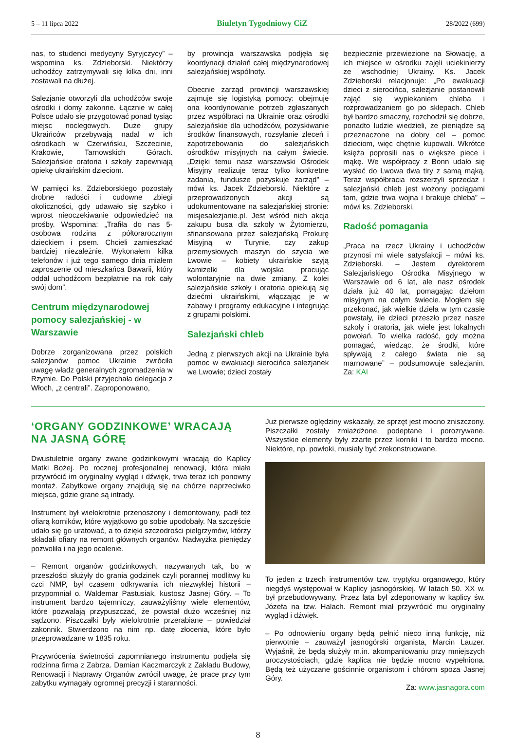5 – 11 lipca 2022 Biuletyn Tygodniowy CiZ 28/2022 (699)
nas, to studenci medycyny Syryjczycy” – wspomina ks. Zdzieborski. Niektórzy uchodźcy zatrzymywali się kilka dni, inni zostawali na dłużej.
Salezjanie otworzyli dla uchodźców swoje ośrodki i domy zakonne. Łącznie w całej Polsce udało się przygotować ponad tysiąc miejsc noclegowych. Duże grupy Ukraińców przebywają nadal w ich ośrodkach w Czerwińsku, Szczecinie, Krakowie, Tarnowskich Górach. Salezjańskie oratoria i szkoły zapewniają opiekę ukraińskim dzieciom.
W pamięci ks. Zdzieborskiego pozostały drobne radości i cudowne zbiegi okoliczności, gdy udawało się szybko i wprost nieoczekiwanie odpowiedzieć na prośby. Wspomina: „Trafiła do nas 5-osobowa rodzina z półtorarocznym dzieckiem i psem. Chcieli zamieszkać bardziej niezależnie. Wykonałem kilka telefonów i już tego samego dnia miałem zaproszenie od mieszkańca Bawarii, który oddał uchodźcom bezpłatnie na rok cały swój dom”.
Centrum międzynarodowej pomocy salezjańskiej - w Warszawie
Dobrze zorganizowana przez polskich salezjanów pomoc Ukrainie zwróciła uwagę władz generalnych zgromadzenia w Rzymie. Do Polski przyjechała delegacja z Włoch, „z centrali”. Zaproponowano,
by prowincja warszawska podjęła się koordynacji działań całej międzynarodowej salezjańskiej wspólnoty.
Obecnie zarząd prowincji warszawskiej zajmuje się logistyką pomocy: obejmuje ona koordynowanie potrzeb zgłaszanych przez współbraci na Ukrainie oraz ośrodki salezjańskie dla uchodźców, pozyskiwanie środków finansowych, rozsyłanie zleceń i zapotrzebowania do salezjańskich ośrodków misyjnych na całym świecie. „Dzięki temu nasz warszawski Ośrodek Misyjny realizuje teraz tylko konkretne zadania, fundusze pozyskuje zarząd” – mówi ks. Jacek Zdzieborski. Niektóre z przeprowadzonych akcji są udokumentowane na salezjańskiej stronie: misjesalezjanie.pl. Jest wśród nich akcja zakupu busa dla szkoły w Żytomierzu, sfinansowana przez salezjańską Prokurę Misyjną w Turynie, czy zakup przemysłowych maszyn do szycia we Lwowie – kobiety ukraińskie szyją kamizelki dla wojska pracując wolontaryjnie na dwie zmiany. Z kolei salezjańskie szkoły i oratoria opiekują się dziećmi ukraińskimi, włączając je w zabawy i programy edukacyjne i integrując z grupami polskimi.
Salezjański chleb
Jedną z pierwszych akcji na Ukrainie była pomoc w ewakuacji sierocińca salezjanek we Lwowie; dzieci zostały
bezpiecznie przewiezione na Słowację, a ich miejsce w ośrodku zajęli uciekinierzy ze wschodniej Ukrainy. Ks. Jacek Zdzieborski relacjonuje: „Po ewakuacji dzieci z sierocińca, salezjanie postanowili zająć się wypiekaniem chleba i rozprowadzaniem go po sklepach. Chleb był bardzo smaczny, rozchodził się dobrze, ponadto ludzie wiedzieli, że pieniądze są przeznaczone na dobry cel – pomoc dzieciom, więc chętnie kupowali. Wkrótce księża poprosili nas o większe piece i mąkę. We współpracy z Bonn udało się wysłać do Lwowa dwa tiry z samą mąką. Teraz współbracia rozszerzyli sprzedaż i salezjański chleb jest wożony pociągami tam, gdzie trwa wojna i brakuje chleba” – mówi ks. Zdzieborski.
Radość pomagania
„Praca na rzecz Ukrainy i uchodźców przynosi mi wiele satysfakcji – mówi ks. Zdzieborski. – Jestem dyrektorem Salezjańskiego Ośrodka Misyjnego w Warszawie od 6 lat, ale nasz ośrodek działa już 40 lat, pomagając dziełom misyjnym na całym świecie. Mogłem się przekonać, jak wielkie dzieła w tym czasie powstały, ile dzieci przeszło przez nasze szkoły i oratoria, jak wiele jest lokalnych powołań. To wielka radość, gdy można pomagać, wiedząc, że środki, które spływają z całego świata nie są marnowane” – podsumowuje salezjanin. Za: KAI
‘ORGANY GODZINKOWE’ WRACAJĄ NA JASNĄ GÓRĘ
Dwustuletnie organy zwane godzinkowymi wracają do Kaplicy Matki Bożej. Po rocznej profesjonalnej renowacji, która miała przywrócić im oryginalny wygląd i dźwięk, trwa teraz ich ponowny montaż. Zabytkowe organy znajdują się na chórze naprzeciwko miejsca, gdzie grane są intrady.
Instrument był wielokrotnie przenoszony i demontowany, padł też ofiarą korników, które wyjątkowo go sobie upodobały. Na szczęście udało się go uratować, a to dzięki szczodrości pielgrzymów, którzy składali ofiary na remont głównych organów. Nadwyżka pieniędzy pozwoliła i na jego ocalenie.
– Remont organów godzinkowych, nazywanych tak, bo w przeszłości służyły do grania godzinek czyli porannej modlitwy ku czci NMP, był czasem odkrywania ich niezwykłej historii – przypomniał o. Waldemar Pastusiak, kustosz Jasnej Góry. – To instrument bardzo tajemniczy, zauważyliśmy wiele elementów, które pozwalają przypuszczać, że powstał dużo wcześniej niż sądzono. Piszczałki były wielokrotnie przerabiane – powiedział zakonnik. Stwierdzono na nim np. datę złocenia, które było przeprowadzane w 1835 roku.
Przywrócenia świetności zapomnianego instrumentu podjęła się rodzinna firma z Zabrza. Damian Kaczmarczyk z Zakładu Budowy, Renowacji i Naprawy Organów zwrócił uwagę, że prace przy tym zabytku wymagały ogromnej precyzji i staranności.
Już pierwsze oględziny wskazały, że sprzęt jest mocno zniszczony. Piszczałki zostały zmiażdżone, podeptane i porozrywane. Wszystkie elementy były zżarte przez korniki i to bardzo mocno. Niektóre, np. powłoki, musiały być zrekonstruowane.
To jeden z trzech instrumentów tzw. tryptyku organowego, który niegdyś występował w Kaplicy jasnogórskiej. W latach 50. XX w. był przebudowywany. Przez lata był zdeponowany w kaplicy św. Józefa na tzw. Halach. Remont miał przywrócić mu oryginalny wygląd i dźwięk.
– Po odnowieniu organy będą pełnić nieco inną funkcję, niż pierwotnie – zauważył jasnogórski organista, Marcin Lauzer. Wyjaśnił, że będą służyły m.in. akompaniowaniu przy mniejszych uroczystościach, gdzie kaplica nie będzie mocno wypełniona. Będą też użyczane gościnnie organistom i chórom spoza Jasnej Góry.
Za: www.jasnagora.com
8